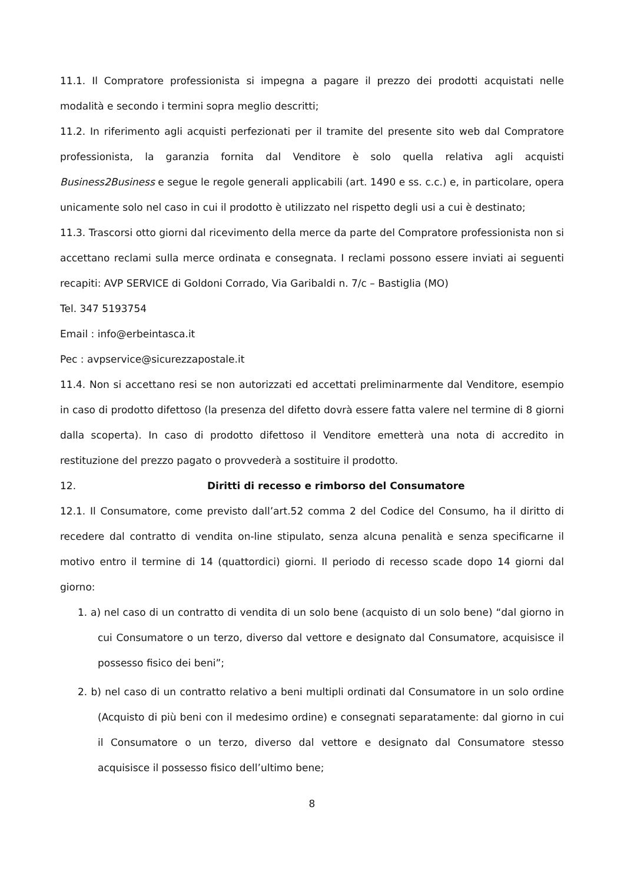11.1. Il Compratore professionista si impegna a pagare il prezzo dei prodotti acquistati nelle modalità e secondo i termini sopra meglio descritti;
11.2. In riferimento agli acquisti perfezionati per il tramite del presente sito web dal Compratore professionista, la garanzia fornita dal Venditore è solo quella relativa agli acquisti Business2Business e segue le regole generali applicabili (art. 1490 e ss. c.c.) e, in particolare, opera unicamente solo nel caso in cui il prodotto è utilizzato nel rispetto degli usi a cui è destinato;
11.3. Trascorsi otto giorni dal ricevimento della merce da parte del Compratore professionista non si accettano reclami sulla merce ordinata e consegnata. I reclami possono essere inviati ai seguenti recapiti: AVP SERVICE di Goldoni Corrado, Via Garibaldi n. 7/c – Bastiglia (MO)
Tel. 347 5193754
Email : info@erbeintasca.it
Pec : avpservice@sicurezzapostale.it
11.4. Non si accettano resi se non autorizzati ed accettati preliminarmente dal Venditore, esempio in caso di prodotto difettoso (la presenza del difetto dovrà essere fatta valere nel termine di 8 giorni dalla scoperta). In caso di prodotto difettoso il Venditore emetterà una nota di accredito in restituzione del prezzo pagato o provvederà a sostituire il prodotto.
12. Diritti di recesso e rimborso del Consumatore
12.1. Il Consumatore, come previsto dall’art.52 comma 2 del Codice del Consumo, ha il diritto di recedere dal contratto di vendita on-line stipulato, senza alcuna penalità e senza specificarne il motivo entro il termine di 14 (quattordici) giorni. Il periodo di recesso scade dopo 14 giorni dal giorno:
1. a) nel caso di un contratto di vendita di un solo bene (acquisto di un solo bene) “dal giorno in cui Consumatore o un terzo, diverso dal vettore e designato dal Consumatore, acquisisce il possesso fisico dei beni”;
2. b) nel caso di un contratto relativo a beni multipli ordinati dal Consumatore in un solo ordine (Acquisto di più beni con il medesimo ordine) e consegnati separatamente: dal giorno in cui il Consumatore o un terzo, diverso dal vettore e designato dal Consumatore stesso acquisisce il possesso fisico dell’ultimo bene;
8